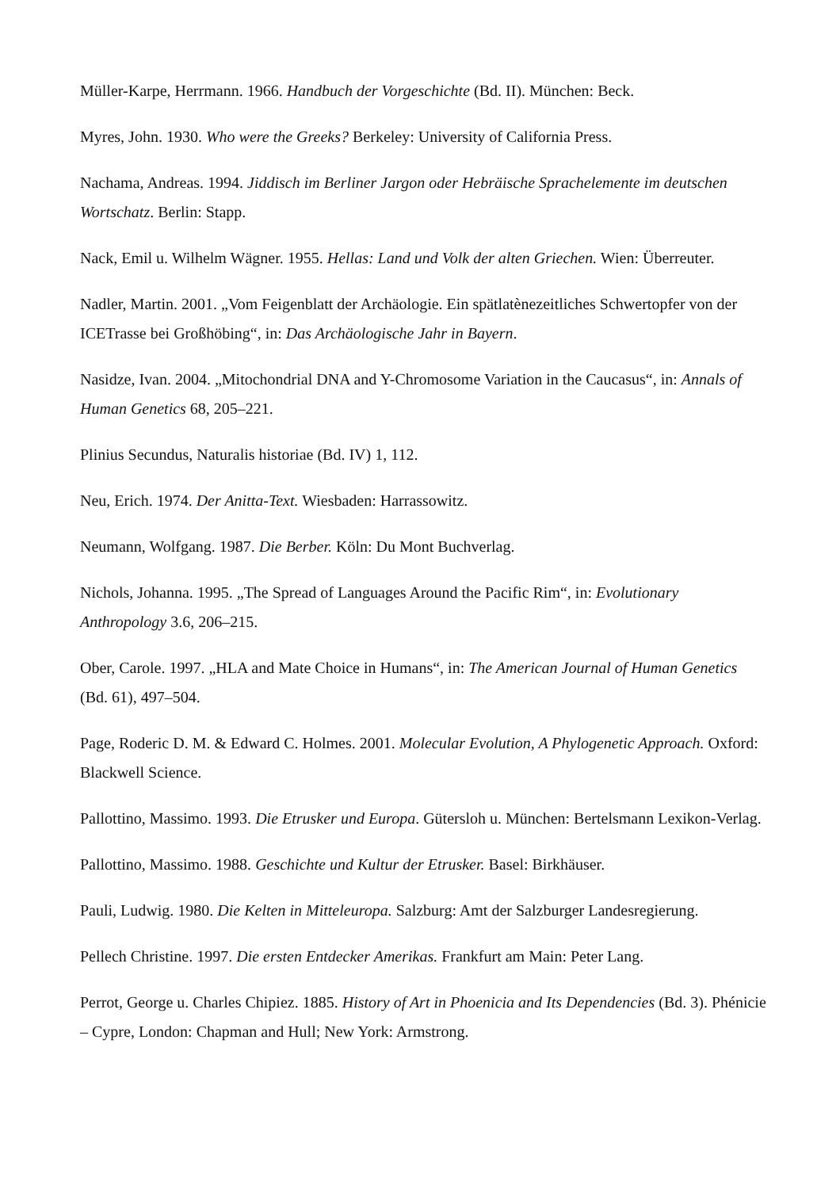Müller-Karpe, Herrmann. 1966. Handbuch der Vorgeschichte (Bd. II). München: Beck.
Myres, John. 1930. Who were the Greeks? Berkeley: University of California Press.
Nachama, Andreas. 1994. Jiddisch im Berliner Jargon oder Hebräische Sprachelemente im deutschen Wortschatz. Berlin: Stapp.
Nack, Emil u. Wilhelm Wägner. 1955. Hellas: Land und Volk der alten Griechen. Wien: Überreuter.
Nadler, Martin. 2001. „Vom Feigenblatt der Archäologie. Ein spätlatènezeitliches Schwertopfer von der ICETrasse bei Großhöbing“, in: Das Archäologische Jahr in Bayern.
Nasidze, Ivan. 2004. „Mitochondrial DNA and Y-Chromosome Variation in the Caucasus“, in: Annals of Human Genetics 68, 205–221.
Plinius Secundus, Naturalis historiae (Bd. IV) 1, 112.
Neu, Erich. 1974. Der Anitta-Text. Wiesbaden: Harrassowitz.
Neumann, Wolfgang. 1987. Die Berber. Köln: Du Mont Buchverlag.
Nichols, Johanna. 1995. „The Spread of Languages Around the Pacific Rim“, in: Evolutionary Anthropology 3.6, 206–215.
Ober, Carole. 1997. „HLA and Mate Choice in Humans“, in: The American Journal of Human Genetics (Bd. 61), 497–504.
Page, Roderic D. M. & Edward C. Holmes. 2001. Molecular Evolution, A Phylogenetic Approach. Oxford: Blackwell Science.
Pallottino, Massimo. 1993. Die Etrusker und Europa. Gütersloh u. München: Bertelsmann Lexikon-Verlag.
Pallottino, Massimo. 1988. Geschichte und Kultur der Etrusker. Basel: Birkhäuser.
Pauli, Ludwig. 1980. Die Kelten in Mitteleuropa. Salzburg: Amt der Salzburger Landesregierung.
Pellech Christine. 1997. Die ersten Entdecker Amerikas. Frankfurt am Main: Peter Lang.
Perrot, George u. Charles Chipiez. 1885. History of Art in Phoenicia and Its Dependencies (Bd. 3). Phénicie – Cypre, London: Chapman and Hull; New York: Armstrong.